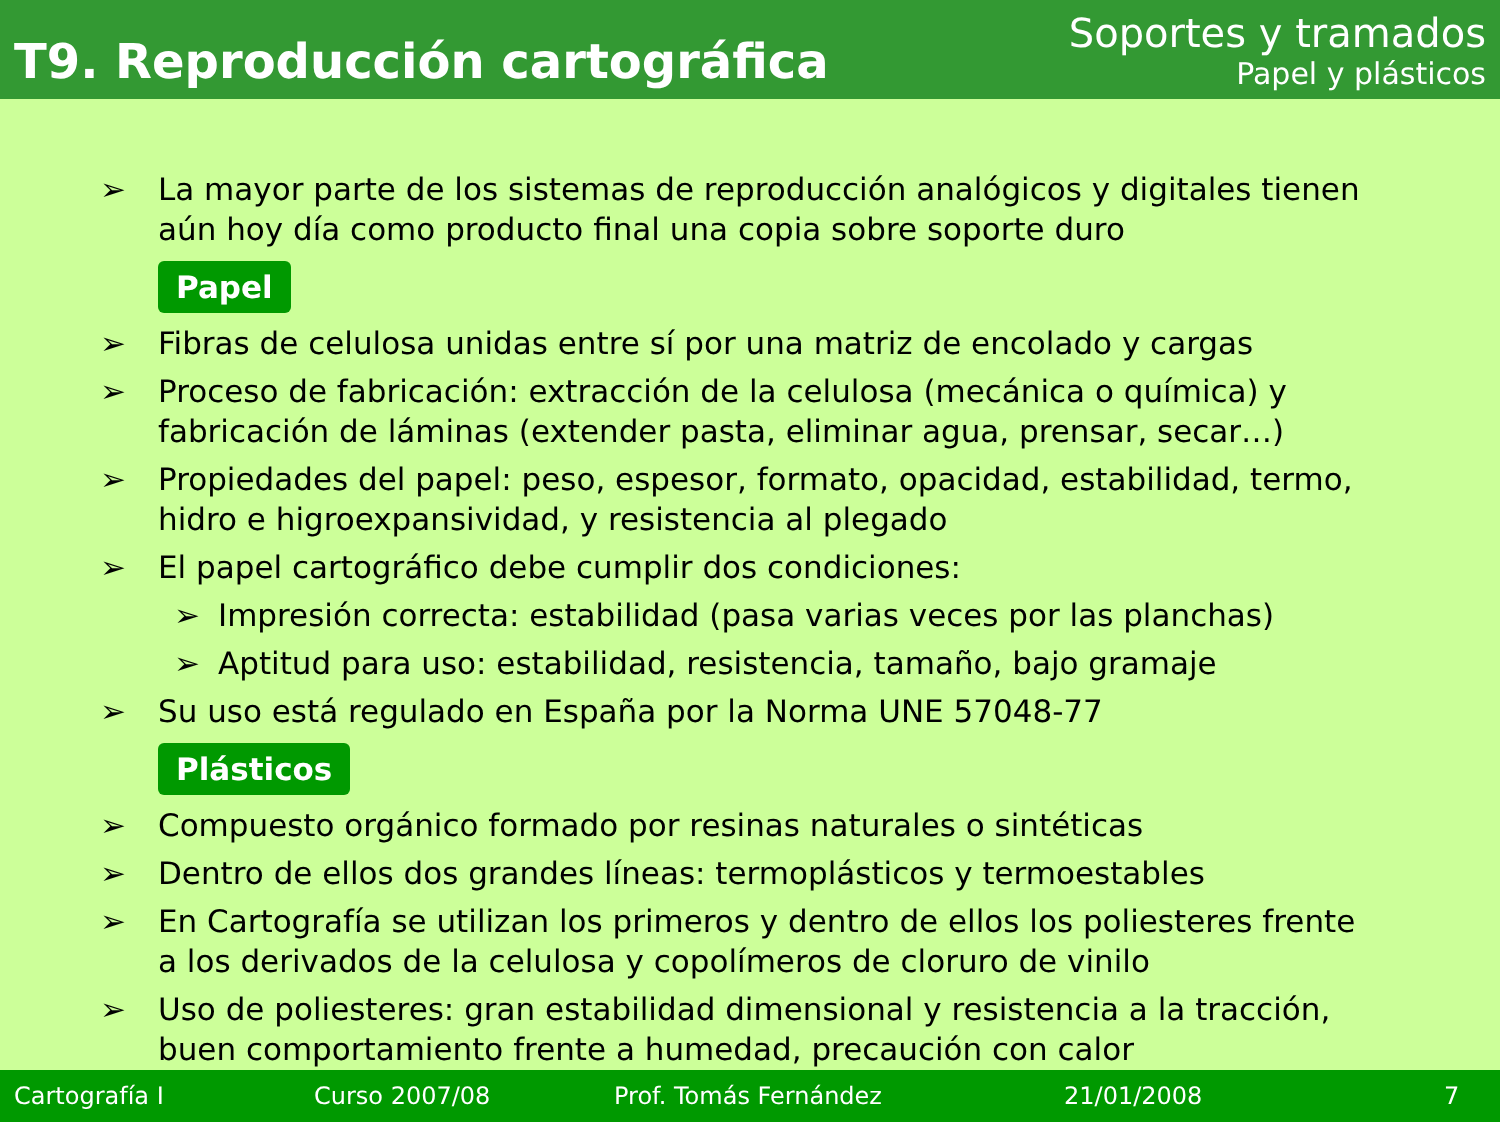T9. Reproducción cartográfica
Soportes y tramados
Papel y plásticos
➢ La mayor parte de los sistemas de reproducción analógicos y digitales tienen aún hoy día como producto final una copia sobre soporte duro
Papel
➢ Fibras de celulosa unidas entre sí por una matriz de encolado y cargas
➢ Proceso de fabricación: extracción de la celulosa (mecánica o química) y fabricación de láminas (extender pasta, eliminar agua, prensar, secar…)
➢ Propiedades del papel: peso, espesor, formato, opacidad, estabilidad, termo, hidro e higroexpansividad, y resistencia al plegado
➢ El papel cartográfico debe cumplir dos condiciones:
➢ Impresión correcta: estabilidad (pasa varias veces por las planchas)
➢ Aptitud para uso: estabilidad, resistencia, tamaño, bajo gramaje
➢ Su uso está regulado en España por la Norma UNE 57048-77
Plásticos
➢ Compuesto orgánico formado por resinas naturales o sintéticas
➢ Dentro de ellos dos grandes líneas: termoplásticos y termoestables
➢ En Cartografía se utilizan los primeros y dentro de ellos los poliesteres frente a los derivados de la celulosa y copolímeros de cloruro de vinilo
➢ Uso de poliesteres: gran estabilidad dimensional y resistencia a la tracción, buen comportamiento frente a humedad, precaución con calor
Cartografía I Curso 2007/08 Prof. Tomás Fernández 21/01/2008 7